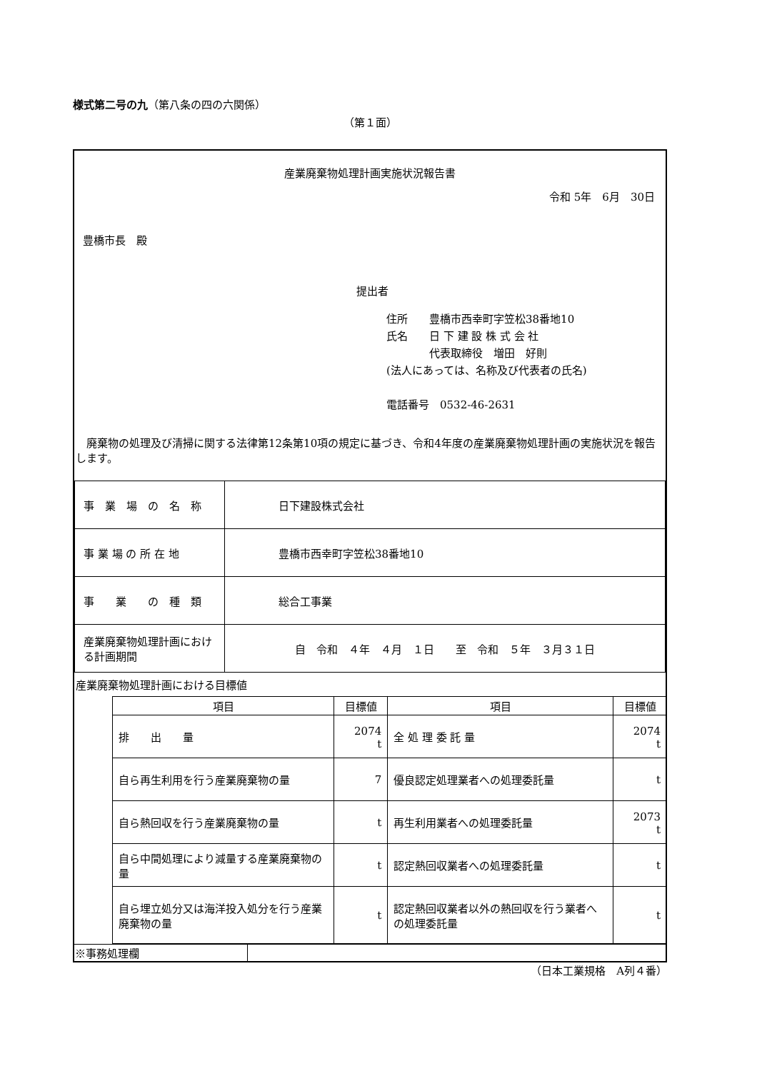様式第二号の九（第八条の四の六関係）
（第１面）
産業廃棄物処理計画実施状況報告書
令和 5年　6月　30日
豊橋市長　殿
提出者
住所　　豊橋市西幸町字笠松38番地10
氏名　　日 下 建 設 株 式 会 社
　　　　代表取締役　増田　好則
(法人にあっては、名称及び代表者の氏名)
電話番号　0532-46-2631
　廃棄物の処理及び清掃に関する法律第12条第10項の規定に基づき、令和4年度の産業廃棄物処理計画の実施状況を報告します。
| 事 業 場 の 名 称 | 日下建設株式会社 |
| 事 業 場 の 所 在 地 | 豊橋市西幸町字笠松38番地10 |
| 事 業 の 種 類 | 総合工事業 |
| 産業廃棄物処理計画における計画期間 | 自 令和 ４年 ４月 １日 至 令和 ５年 ３月３１日 |
産業廃棄物処理計画における目標値
| 項目 | 目標値 | 項目 | 目標値 |
| --- | --- | --- | --- |
| 排 出 量 | 2074 t | 全 処 理 委 託 量 | 2074 t |
| 自ら再生利用を行う産業廃棄物の量 | 7 | 優良認定処理業者への処理委託量 | t |
| 自ら熱回収を行う産業廃棄物の量 | t | 再生利用業者への処理委託量 | 2073 t |
| 自ら中間処理により減量する産業廃棄物の量 | t | 認定熱回収業者への処理委託量 | t |
| 自ら埋立処分又は海洋投入処分を行う産業廃棄物の量 | t | 認定熱回収業者以外の熱回収を行う業者への処理委託量 | t |
| ※事務処理欄 | |
（日本工業規格　A列４番）